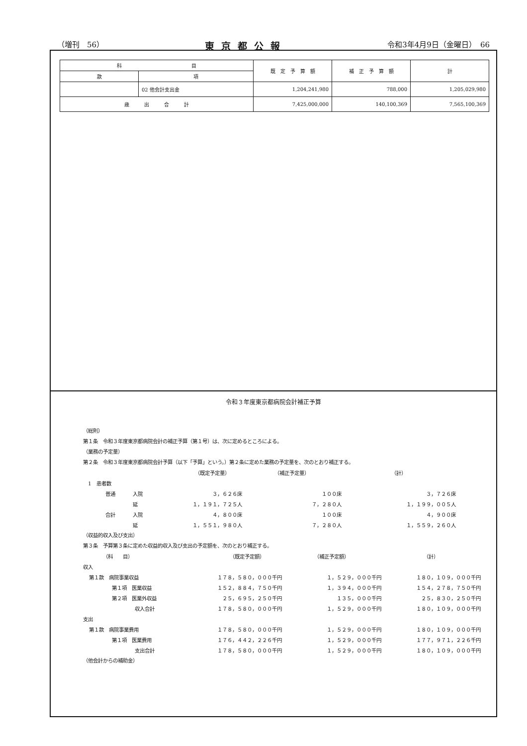（増刊　56） 東京都公報 令和3年4月9日（金曜日）　66
| 科 目 | | 既 定 予 算 額 | 補 正 予 算 額 | 計 |
| --- | --- | --- | --- | --- |
| 款 | 項 | | | |
| | 02 他会計支出金 | 1,204,241,980 | 788,000 | 1,205,029,980 |
| 歳 出 合 計 | | 7,425,000,000 | 140,100,369 | 7,565,100,369 |
令和３年度東京都病院会計補正予算
（総則）
第１条　令和３年度東京都病院会計の補正予算（第１号）は、次に定めるところによる。
（業務の予定量）
第２条　令和３年度東京都病院会計予算（以下「予算」という。）第２条に定めた業務の予定量を、次のとおり補正する。
| | | （既定予定量） | （補正予定量） | （計） |
| 1 患者数 | | | | |
| 普通 | 入院 | ３，６２６床 | １００床 | ３，７２６床 |
| | 延 | １，１９１，７２５人 | ７，２８０人 | １，１９９，００５人 |
| 合計 | 入院 | ４，８００床 | １００床 | ４，９００床 |
| | 延 | １，５５１，９８０人 | ７，２８０人 | １，５５９，２６０人 |
（収益的収入及び支出）
第３条　予算第３条に定めた収益的収入及び支出の予定額を、次のとおり補正する。
| （科 目） | （既定予定額） | （補正予定額） | （計） |
| 収入 | | | |
| 第１款 病院事業収益 | １７８，５８０，０００千円 | １，５２９，０００千円 | １８０，１０９，０００千円 |
| 第１項 医業収益 | １５２，８８４，７５０千円 | １，３９４，０００千円 | １５４，２７８，７５０千円 |
| 第２項 医業外収益 | ２５，６９５，２５０千円 | １３５，０００千円 | ２５，８３０，２５０千円 |
| 収入合計 | １７８，５８０，０００千円 | １，５２９，０００千円 | １８０，１０９，０００千円 |
| 支出 | | | |
| 第１款 病院事業費用 | １７８，５８０，０００千円 | １，５２９，０００千円 | １８０，１０９，０００千円 |
| 第１項 医業費用 | １７６，４４２，２２６千円 | １，５２９，０００千円 | １７７，９７１，２２６千円 |
| 支出合計 | １７８，５８０，０００千円 | １，５２９，０００千円 | １８０，１０９，０００千円 |
（他会計からの補助金）